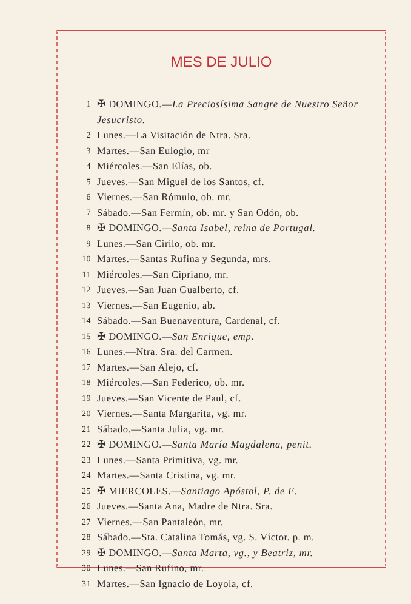MES DE JULIO
1 ✠ DOMINGO.—La Preciosísima Sangre de Nuestro Señor Jesucristo.
2 Lunes.—La Visitación de Ntra. Sra.
3 Martes.—San Eulogio, mr
4 Miércoles.—San Elías, ob.
5 Jueves.—San Miguel de los Santos, cf.
6 Viernes.—San Rómulo, ob. mr.
7 Sábado.—San Fermín, ob. mr. y San Odón, ob.
8 ✠ DOMINGO.—Santa Isabel, reina de Portugal.
9 Lunes.—San Cirilo, ob. mr.
10 Martes.—Santas Rufina y Segunda, mrs.
11 Miércoles.—San Cipriano, mr.
12 Jueves.—San Juan Gualberto, cf.
13 Viernes.—San Eugenio, ab.
14 Sábado.—San Buenaventura, Cardenal, cf.
15 ✠ DOMINGO.—San Enrique, emp.
16 Lunes.—Ntra. Sra. del Carmen.
17 Martes.—San Alejo, cf.
18 Miércoles.—San Federico, ob. mr.
19 Jueves.—San Vicente de Paul, cf.
20 Viernes.—Santa Margarita, vg. mr.
21 Sábado.—Santa Julia, vg. mr.
22 ✠ DOMINGO.—Santa María Magdalena, penit.
23 Lunes.—Santa Primitiva, vg. mr.
24 Martes.—Santa Cristina, vg. mr.
25 ✠ MIERCOLES.—Santiago Apóstol, P. de E.
26 Jueves.—Santa Ana, Madre de Ntra. Sra.
27 Viernes.—San Pantaleón, mr.
28 Sábado.—Sta. Catalina Tomás, vg. S. Víctor. p. m.
29 ✠ DOMINGO.—Santa Marta, vg., y Beatriz, mr.
30 Lunes.—San Rufino, mr.
31 Martes.—San Ignacio de Loyola, cf.